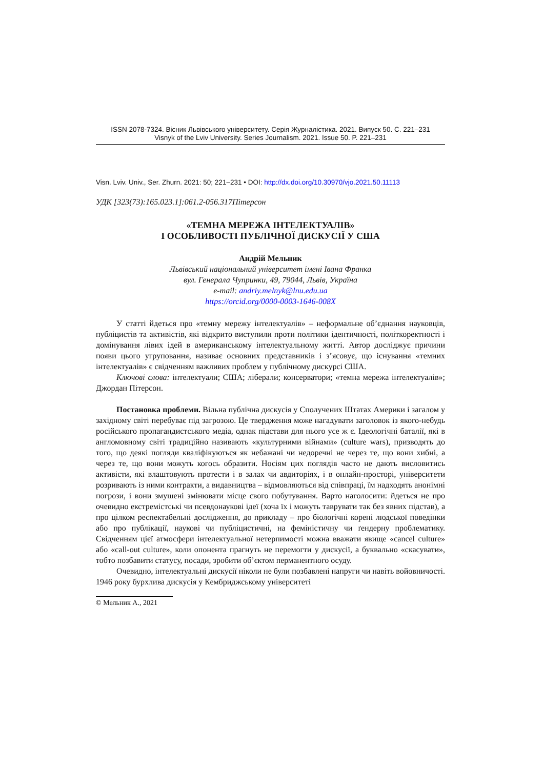ISSN 2078-7324. Вісник Львівського університету. Серія Журналістика. 2021. Випуск 50. С. 221–231
Visnyk of the Lviv University. Series Journalism. 2021. Issue 50. P. 221–231
Visn. Lviv. Univ., Ser. Zhurn. 2021: 50; 221–231 • DOI: http://dx.doi.org/10.30970/vjo.2021.50.11113
УДК [323(73):165.023.1]:061.2-056.317Пітерсон
«ТЕМНА МЕРЕЖА ІНТЕЛЕКТУАЛІВ»
І ОСОБЛИВОСТІ ПУБЛІЧНОЇ ДИСКУСІЇ У США
Андрій Мельник
Львівський національний університет імені Івана Франка
вул. Генерала Чупринки, 49, 79044, Львів, Україна
e-mail: andriy.melnyk@lnu.edu.ua
https://orcid.org/0000-0003-1646-008X
У статті йдеться про «темну мережу інтелектуалів» – неформальне об’єднання науковців, публіцистів та активістів, які відкрито виступили проти політики ідентичності, політкоректності і домінування лівих ідей в американському інтелектуальному житті. Автор досліджує причини появи цього угруповання, називає основних представників і з’ясовує, що існування «темних інтелектуалів» є свідченням важливих проблем у публічному дискурсі США.
Ключові слова: інтелектуали; США; ліберали; консерватори; «темна мережа інтелектуалів»; Джордан Пітерсон.
Постановка проблеми. Вільна публічна дискусія у Сполучених Штатах Америки і загалом у західному світі перебуває під загрозою. Це твердження може нагадувати заголовок із якого-небудь російського пропагандистського медіа, однак підстави для нього усе ж є. Ідеологічні баталії, які в англомовному світі традиційно називають «культурними війнами» (culture wars), призводять до того, що деякі погляди кваліфікуються як небажані чи недоречні не через те, що вони хибні, а через те, що вони можуть когось образити. Носіям цих поглядів часто не дають висловитись активісти, які влаштовують протести і в залах чи авдиторіях, і в онлайн-просторі, університети розривають із ними контракти, а видавництва – відмовляються від співпраці, їм надходять анонімні погрози, і вони змушені змінювати місце свого побутування. Варто наголосити: йдеться не про очевидно екстремістські чи псевдонаукові ідеї (хоча їх і можуть таврувати так без явних підстав), а про цілком респектабельні дослідження, до прикладу – про біологічні корені людської поведінки або про публікації, наукові чи публіцистичні, на феміністичну чи ґендерну проблематику. Свідченням цієї атмосфери інтелектуальної нетерпимості можна вважати явище «cancel culture» або «call-out culture», коли опонента прагнуть не перемогти у дискусії, а буквально «скасувати», тобто позбавити статусу, посади, зробити об’єктом перманентного осуду.
Очевидно, інтелектуальні дискусії ніколи не були позбавлені напруги чи навіть войовничості. 1946 року бурхлива дискусія у Кембриджському університеті
© Мельник А., 2021